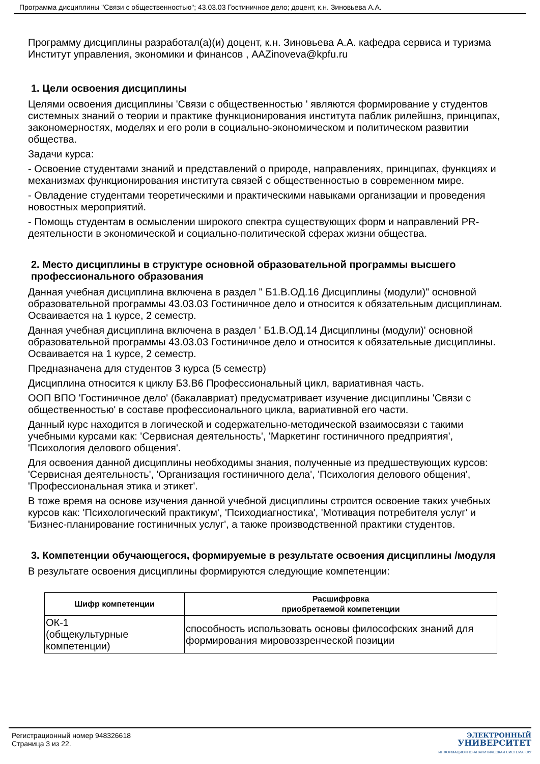Программа дисциплины "Связи с общественностью"; 43.03.03 Гостиничное дело; доцент, к.н. Зиновьева А.А.
Программу дисциплины разработал(а)(и) доцент, к.н. Зиновьева А.А. кафедра сервиса и туризма Институт управления, экономики и финансов , AAZinoveva@kpfu.ru
1. Цели освоения дисциплины
Целями освоения дисциплины 'Связи с общественностью ' являются формирование у студентов системных знаний о теории и практике функционирования института паблик рилейшнз, принципах, закономерностях, моделях и его роли в социально-экономическом и политическом развитии общества.
Задачи курса:
- Освоение студентами знаний и представлений о природе, направлениях, принципах, функциях и механизмах функционирования института связей с общественностью в современном мире.
- Овладение студентами теоретическими и практическими навыками организации и проведения новостных мероприятий.
- Помощь студентам в осмыслении широкого спектра существующих форм и направлений PR-деятельности в экономической и социально-политической сферах жизни общества.
2. Место дисциплины в структуре основной образовательной программы высшего профессионального образования
Данная учебная дисциплина включена в раздел " Б1.В.ОД.16 Дисциплины (модули)" основной образовательной программы 43.03.03 Гостиничное дело и относится к обязательным дисциплинам. Осваивается на 1 курсе, 2 семестр.
Данная учебная дисциплина включена в раздел ' Б1.В.ОД.14 Дисциплины (модули)' основной образовательной программы 43.03.03 Гостиничное дело и относится к обязательные дисциплины. Осваивается на 1 курсе, 2 семестр.
Предназначена для студентов 3 курса (5 семестр)
Дисциплина относится к циклу Б3.В6 Профессиональный цикл, вариативная часть.
ООП ВПО 'Гостиничное дело' (бакалавриат) предусматривает изучение дисциплины 'Связи с общественностью' в составе профессионального цикла, вариативной его части.
Данный курс находится в логической и содержательно-методической взаимосвязи с такими учебными курсами как: 'Сервисная деятельность', 'Маркетинг гостиничного предприятия', 'Психология делового общения'.
Для освоения данной дисциплины необходимы знания, полученные из предшествующих курсов: 'Сервисная деятельность', 'Организация гостиничного дела', 'Психология делового общения', 'Профессиональная этика и этикет'.
В тоже время на основе изучения данной учебной дисциплины строится освоение таких учебных курсов как: 'Психологический практикум', 'Психодиагностика', 'Мотивация потребителя услуг' и 'Бизнес-планирование гостиничных услуг', а также производственной практики студентов.
3. Компетенции обучающегося, формируемые в результате освоения дисциплины /модуля
В результате освоения дисциплины формируются следующие компетенции:
| Шифр компетенции | Расшифровка приобретаемой компетенции |
| --- | --- |
| ОК-1 (общекультурные компетенции) | способность использовать основы философских знаний для формирования мировоззренческой позиции |
Регистрационный номер 948326618
Страница 3 из 22.
ЭЛЕКТРОННЫЙ
УНИВЕРСИТЕТ
ИНФОРМАЦИОННО-АНАЛИТИЧЕСКАЯ СИСТЕМА КФУ